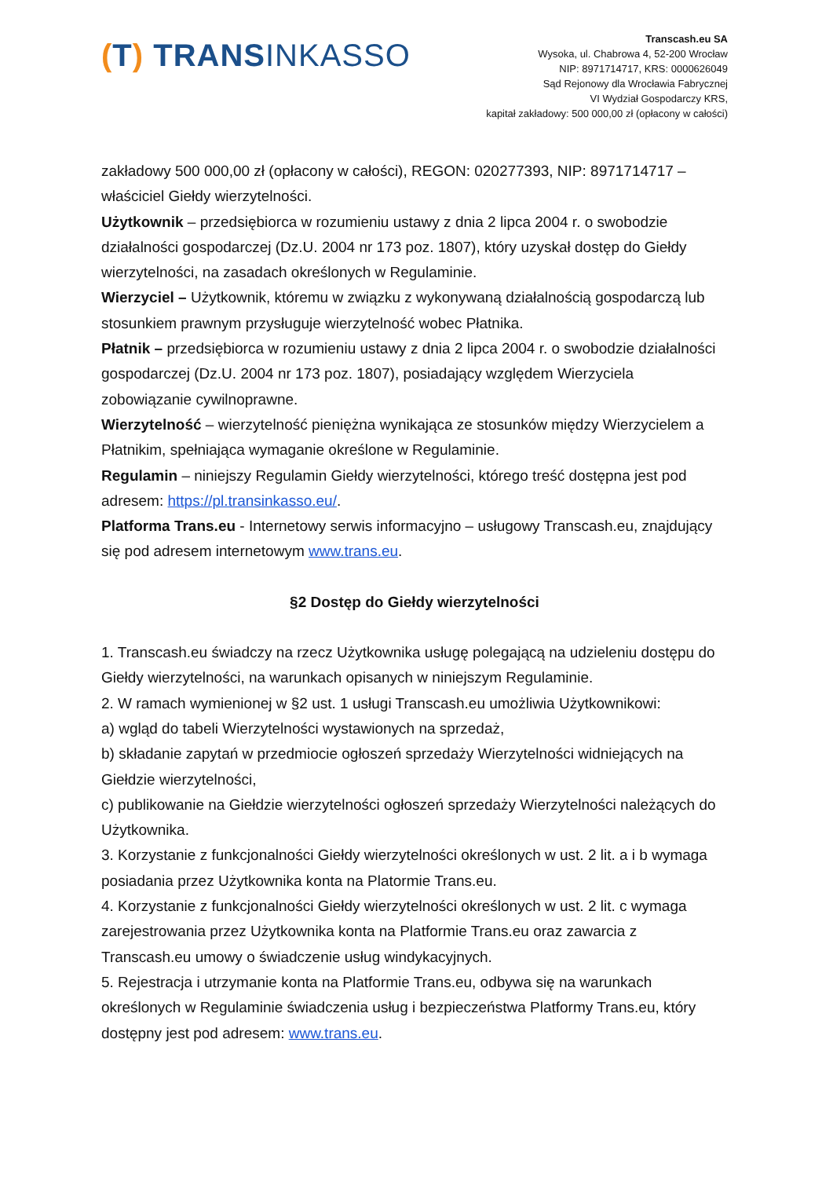(T) TRANSINKASSO
Transcash.eu SA
Wysoka, ul. Chabrowa 4, 52-200 Wrocław
NIP: 8971714717, KRS: 0000626049
Sąd Rejonowy dla Wrocławia Fabrycznej
VI Wydział Gospodarczy KRS,
kapitał zakładowy: 500 000,00 zł (opłacony w całości)
zakładowy 500 000,00 zł (opłacony w całości), REGON: 020277393, NIP: 8971714717 – właściciel Giełdy wierzytelności.
Użytkownik – przedsiębiorca w rozumieniu ustawy z dnia 2 lipca 2004 r. o swobodzie działalności gospodarczej (Dz.U. 2004 nr 173 poz. 1807), który uzyskał dostęp do Giełdy wierzytelności, na zasadach określonych w Regulaminie.
Wierzyciel – Użytkownik, któremu w związku z wykonywaną działalnością gospodarczą lub stosunkiem prawnym przysługuje wierzytelność wobec Płatnika.
Płatnik – przedsiębiorca w rozumieniu ustawy z dnia 2 lipca 2004 r. o swobodzie działalności gospodarczej (Dz.U. 2004 nr 173 poz. 1807), posiadający względem Wierzyciela zobowiązanie cywilnoprawne.
Wierzytelność – wierzytelność pieniężna wynikająca ze stosunków między Wierzycielem a Płatnikim, spełniająca wymaganie określone w Regulaminie.
Regulamin – niniejszy Regulamin Giełdy wierzytelności, którego treść dostępna jest pod adresem: https://pl.transinkasso.eu/.
Platforma Trans.eu - Internetowy serwis informacyjno – usługowy Transcash.eu, znajdujący się pod adresem internetowym www.trans.eu.
§2 Dostęp do Giełdy wierzytelności
1. Transcash.eu świadczy na rzecz Użytkownika usługę polegającą na udzieleniu dostępu do Giełdy wierzytelności, na warunkach opisanych w niniejszym Regulaminie.
2. W ramach wymienionej w §2 ust. 1 usługi Transcash.eu umożliwia Użytkownikowi:
a) wgląd do tabeli Wierzytelności wystawionych na sprzedaż,
b) składanie zapytań w przedmiocie ogłoszeń sprzedaży Wierzytelności widniejących na Giełdzie wierzytelności,
c) publikowanie na Giełdzie wierzytelności ogłoszeń sprzedaży Wierzytelności należących do Użytkownika.
3. Korzystanie z funkcjonalności Giełdy wierzytelności określonych w ust. 2 lit. a i b wymaga posiadania przez Użytkownika konta na Platormie Trans.eu.
4. Korzystanie z funkcjonalności Giełdy wierzytelności określonych w ust. 2 lit. c wymaga zarejestrowania przez Użytkownika konta na Platformie Trans.eu oraz zawarcia z Transcash.eu umowy o świadczenie usług windykacyjnych.
5. Rejestracja i utrzymanie konta na Platformie Trans.eu, odbywa się na warunkach określonych w Regulaminie świadczenia usług i bezpieczeństwa Platformy Trans.eu, który dostępny jest pod adresem: www.trans.eu.